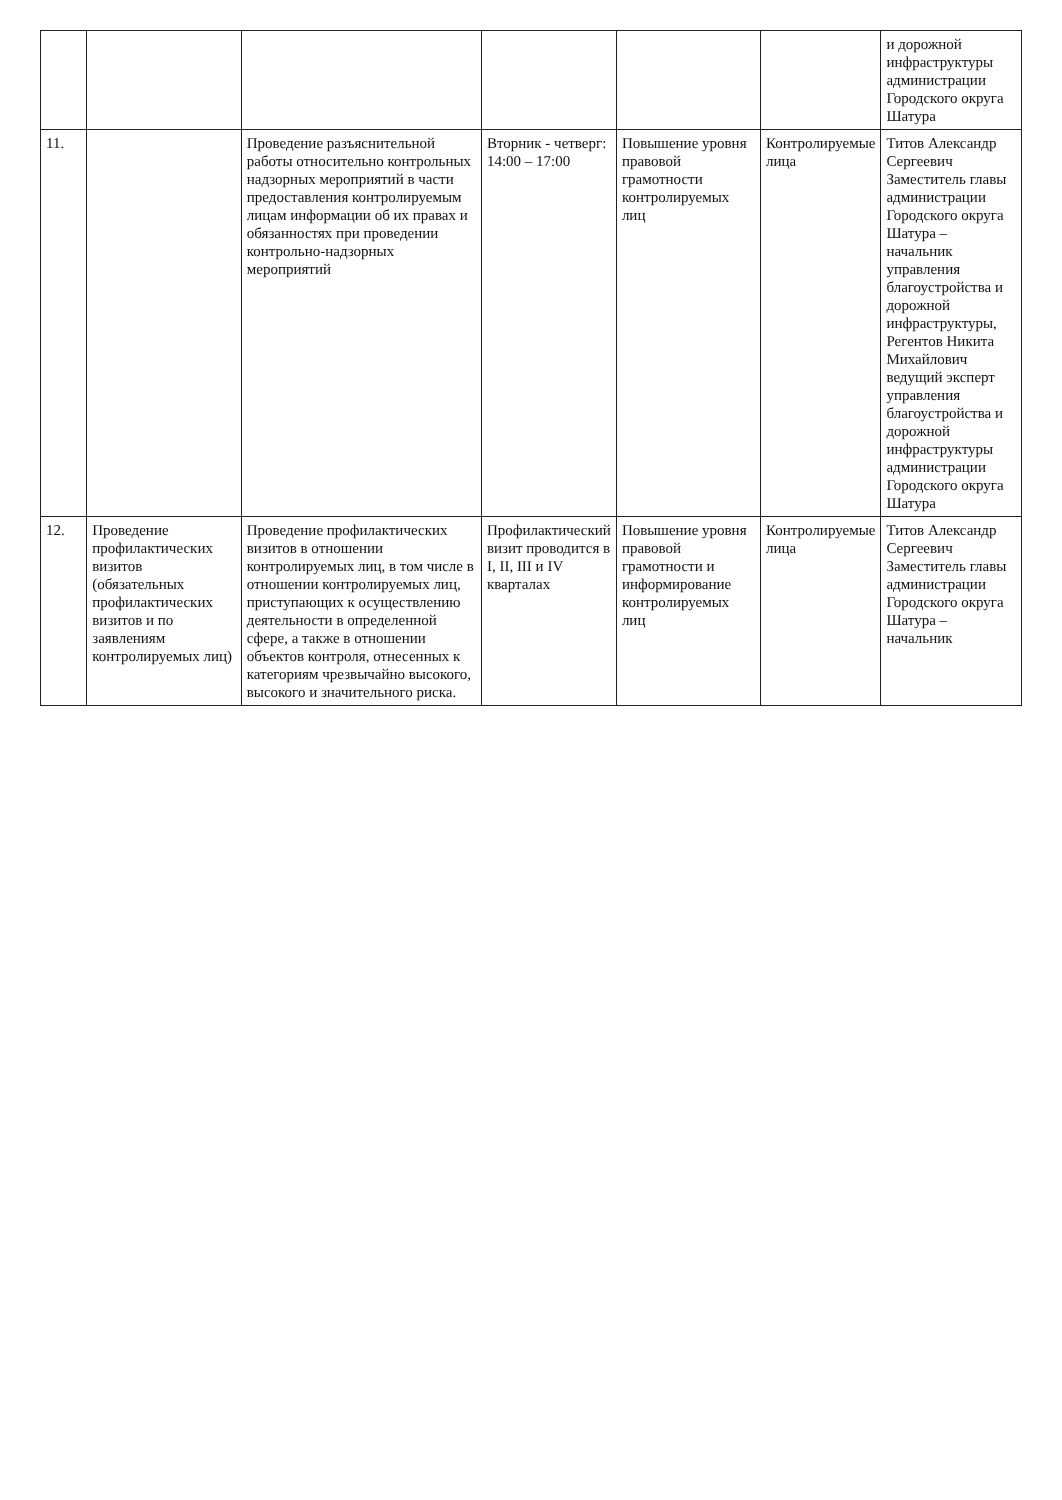| | | | | | | и дорожной инфраструктуры администрации Городского округа Шатура |
| 11. | | Проведение разъяснительной работы относительно контрольных надзорных мероприятий в части предоставления контролируемым лицам информации об их правах и обязанностях при проведении контрольно-надзорных мероприятий | Вторник - четверг: 14:00 – 17:00 | Повышение уровня правовой грамотности контролируемых лиц | Контролируемые лица | Титов Александр Сергеевич Заместитель главы администрации Городского округа Шатура – начальник управления благоустройства и дорожной инфраструктуры, Регентов Никита Михайлович ведущий эксперт управления благоустройства и дорожной инфраструктуры администрации Городского округа Шатура |
| 12. | Проведение профилактических визитов (обязательных профилактических визитов и по заявлениям контролируемых лиц) | Проведение профилактических визитов в отношении контролируемых лиц, в том числе в отношении контролируемых лиц, приступающих к осуществлению деятельности в определенной сфере, а также в отношении объектов контроля, отнесенных к категориям чрезвычайно высокого, высокого и значительного риска. | Профилактический визит проводится в I, II, III и IV кварталах | Повышение уровня правовой грамотности и информирование контролируемых лиц | Контролируемые лица | Титов Александр Сергеевич Заместитель главы администрации Городского округа Шатура – начальник |